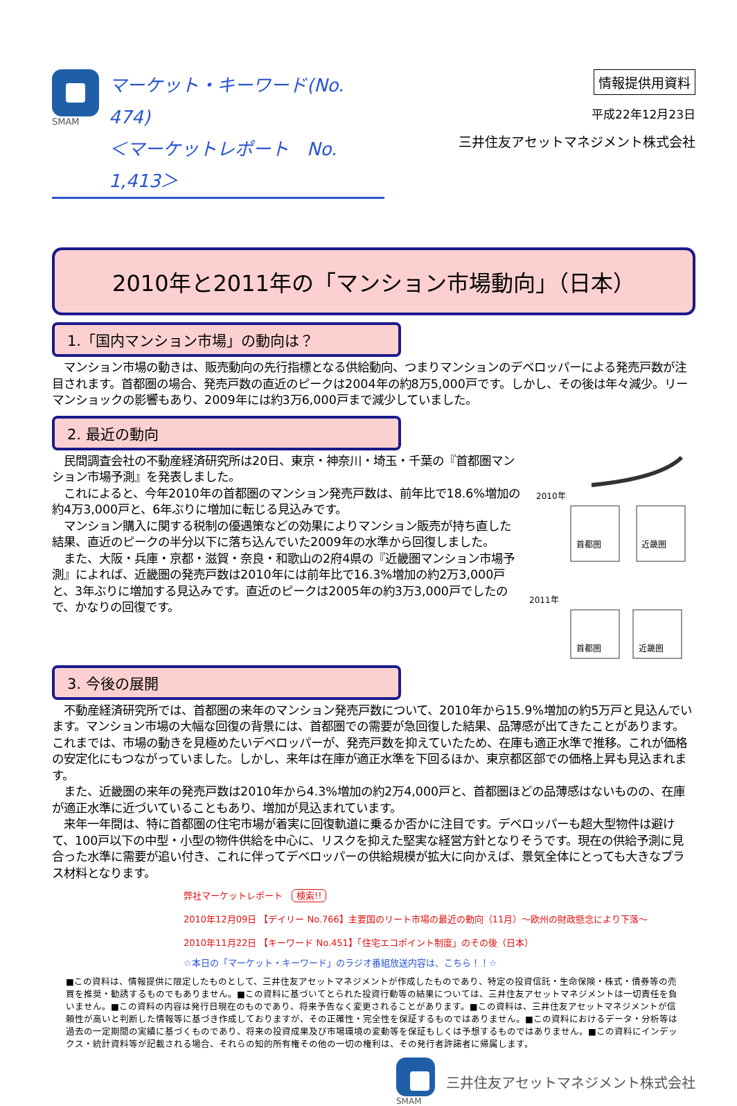SMAM
マーケット・キーワード(No. 474)
＜マーケットレポート　No. 1,413＞
情報提供用資料
平成22年12月23日
三井住友アセットマネジメント株式会社
2010年と2011年の「マンション市場動向」（日本）
1.「国内マンション市場」の動向は？
　マンション市場の動きは、販売動向の先行指標となる供給動向、つまりマンションのデベロッパーによる発売戸数が注目されます。首都圏の場合、発売戸数の直近のピークは2004年の約8万5,000戸です。しかし、その後は年々減少。リーマンショックの影響もあり、2009年には約3万6,000戸まで減少していました。
2. 最近の動向
2010年
首都圏
近畿圏
2011年
首都圏
近畿圏
　民間調査会社の不動産経済研究所は20日、東京・神奈川・埼玉・千葉の『首都圏マンション市場予測』を発表しました。
　これによると、今年2010年の首都圏のマンション発売戸数は、前年比で18.6%増加の約4万3,000戸と、6年ぶりに増加に転じる見込みです。
　マンション購入に関する税制の優遇策などの効果によりマンション販売が持ち直した結果、直近のピークの半分以下に落ち込んでいた2009年の水準から回復しました。
　また、大阪・兵庫・京都・滋賀・奈良・和歌山の2府4県の『近畿圏マンション市場予測』によれば、近畿圏の発売戸数は2010年には前年比で16.3%増加の約2万3,000戸と、3年ぶりに増加する見込みです。直近のピークは2005年の約3万3,000戸でしたので、かなりの回復です。
3. 今後の展開
　不動産経済研究所では、首都圏の来年のマンション発売戸数について、2010年から15.9%増加の約5万戸と見込んでいます。マンション市場の大幅な回復の背景には、首都圏での需要が急回復した結果、品薄感が出てきたことがあります。これまでは、市場の動きを見極めたいデベロッパーが、発売戸数を抑えていたため、在庫も適正水準で推移。これが価格の安定化にもつながっていました。しかし、来年は在庫が適正水準を下回るほか、東京都区部での価格上昇も見込まれます。
　また、近畿圏の来年の発売戸数は2010年から4.3%増加の約2万4,000戸と、首都圏ほどの品薄感はないものの、在庫が適正水準に近づいていることもあり、増加が見込まれています。
　来年一年間は、特に首都圏の住宅市場が着実に回復軌道に乗るか否かに注目です。デベロッパーも超大型物件は避けて、100戸以下の中型・小型の物件供給を中心に、リスクを抑えた堅実な経営方針となりそうです。現在の供給予測に見合った水準に需要が追い付き、これに伴ってデベロッパーの供給規模が拡大に向かえば、景気全体にとっても大きなプラス材料となります。
弊社マーケットレポート　検索!!
2010年12月09日 【デイリー No.766】主要国のリート市場の最近の動向（11月）～欧州の財政懸念により下落～
2010年11月22日 【キーワード No.451】「住宅エコポイント制度」のその後（日本）
☆本日の「マーケット・キーワード」のラジオ番組放送内容は、こちら！！☆
■この資料は、情報提供に限定したものとして、三井住友アセットマネジメントが作成したものであり、特定の投資信託・生命保険・株式・債券等の売買を推奨・勧誘するものでもありません。■この資料に基づいてとられた投資行動等の結果については、三井住友アセットマネジメントは一切責任を負いません。■この資料の内容は発行日現在のものであり、将来予告なく変更されることがあります。■この資料は、三井住友アセットマネジメントが信頼性が高いと判断した情報等に基づき作成しておりますが、その正確性・完全性を保証するものではありません。■この資料におけるデータ・分析等は過去の一定期間の実績に基づくものであり、将来の投資成果及び市場環境の変動等を保証もしくは予想するものではありません。■この資料にインデックス・統計資料等が記載される場合、それらの知的所有権その他の一切の権利は、その発行者許諾者に帰属します。
SMAM
三井住友アセットマネジメント株式会社